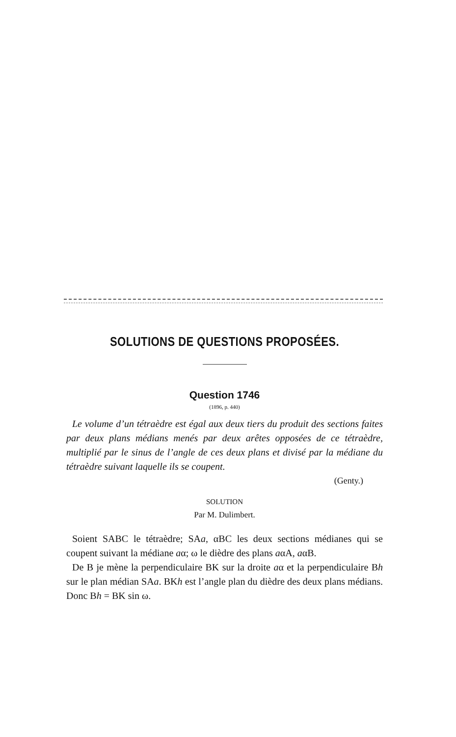SOLUTIONS DE QUESTIONS PROPOSÉES.
Question 1746
(1896, p. 440)
Le volume d’un tétraèdre est égal aux deux tiers du produit des sections faites par deux plans médians menés par deux arêtes opposées de ce tétraèdre, multiplié par le sinus de l’angle de ces deux plans et divisé par la médiane du tétraèdre suivant laquelle ils se coupent.
(Genty.)
SOLUTION
Par M. Dulimbert.
Soient SABC le tétraèdre; SAa, αBC les deux sections médianes qui se coupent suivant la médiane aα; ω le dièdre des plans aαA, aαB.
De B je mène la perpendiculaire BK sur la droite aα et la perpendiculaire Bh sur le plan médian SAa. BKh est l’angle plan du dièdre des deux plans médians. Donc Bh = BK sin ω.